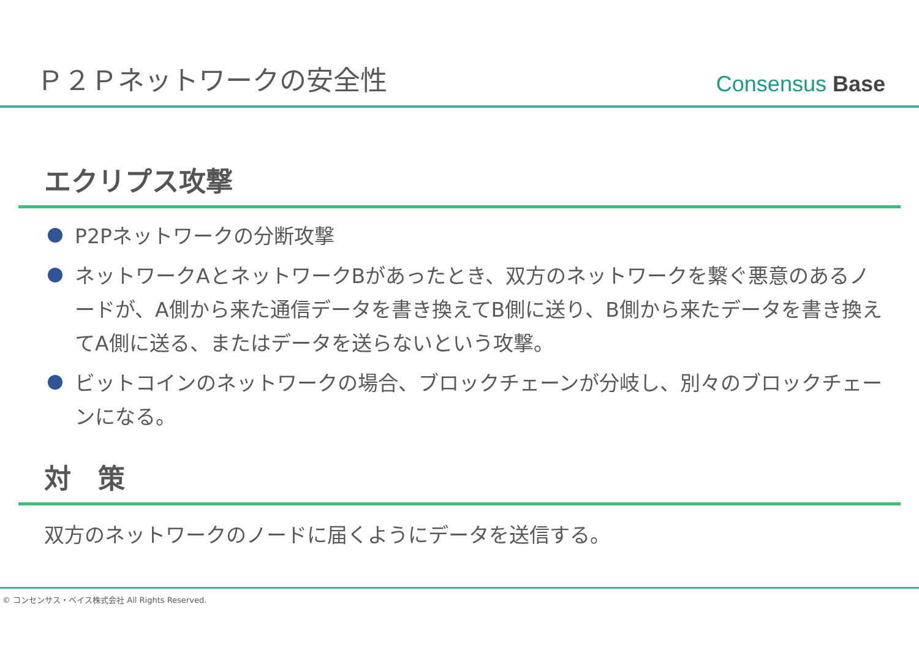Ｐ２Ｐネットワークの安全性
Consensus Base
エクリプス攻撃
P2Pネットワークの分断攻撃
ネットワークAとネットワークBがあったとき、双方のネットワークを繋ぐ悪意のあるノードが、A側から来た通信データを書き換えてB側に送り、B側から来たデータを書き換えてA側に送る、またはデータを送らないという攻撃。
ビットコインのネットワークの場合、ブロックチェーンが分岐し、別々のブロックチェーンになる。
対　策
双方のネットワークのノードに届くようにデータを送信する。
© コンセンサス・ベイス株式会社 All Rights Reserved.